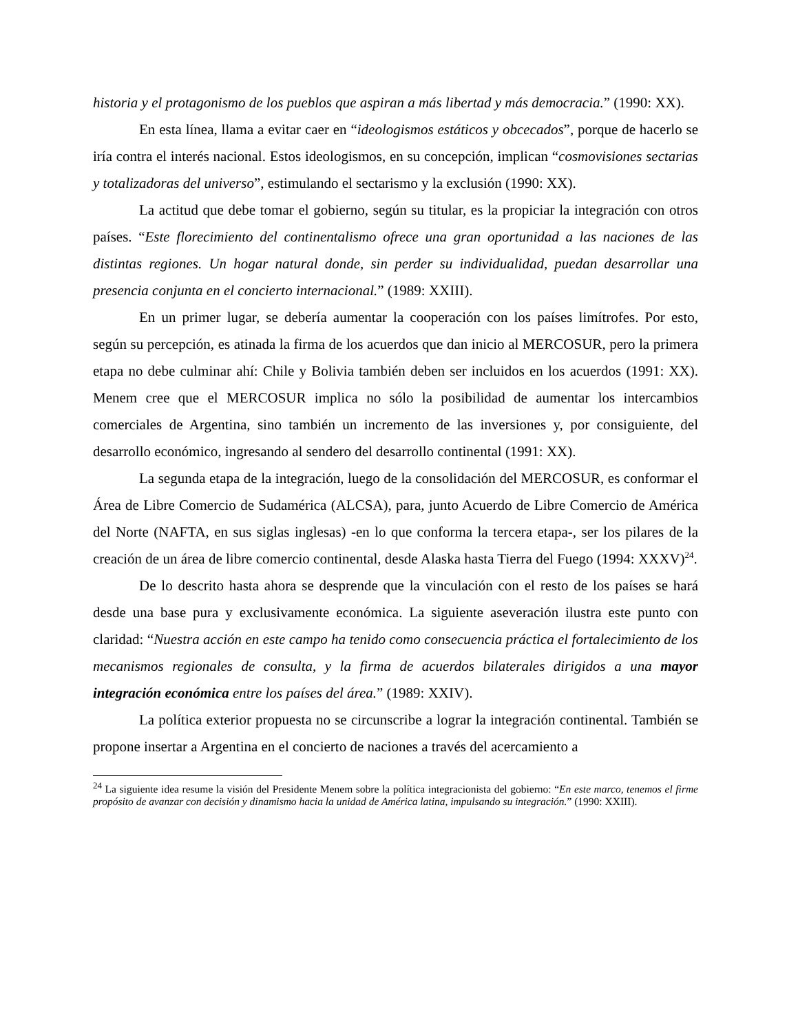historia y el protagonismo de los pueblos que aspiran a más libertad y más democracia.” (1990: XX).
En esta línea, llama a evitar caer en “ideologismos estáticos y obcecados”, porque de hacerlo se iría contra el interés nacional. Estos ideologismos, en su concepción, implican “cosmovisiones sectarias y totalizadoras del universo”, estimulando el sectarismo y la exclusión (1990: XX).
La actitud que debe tomar el gobierno, según su titular, es la propiciar la integración con otros países. “Este florecimiento del continentalismo ofrece una gran oportunidad a las naciones de las distintas regiones. Un hogar natural donde, sin perder su individualidad, puedan desarrollar una presencia conjunta en el concierto internacional.” (1989: XXIII).
En un primer lugar, se debería aumentar la cooperación con los países limítrofes. Por esto, según su percepción, es atinada la firma de los acuerdos que dan inicio al MERCOSUR, pero la primera etapa no debe culminar ahí: Chile y Bolivia también deben ser incluidos en los acuerdos (1991: XX). Menem cree que el MERCOSUR implica no sólo la posibilidad de aumentar los intercambios comerciales de Argentina, sino también un incremento de las inversiones y, por consiguiente, del desarrollo económico, ingresando al sendero del desarrollo continental (1991: XX).
La segunda etapa de la integración, luego de la consolidación del MERCOSUR, es conformar el Área de Libre Comercio de Sudamérica (ALCSA), para, junto Acuerdo de Libre Comercio de América del Norte (NAFTA, en sus siglas inglesas) -en lo que conforma la tercera etapa-, ser los pilares de la creación de un área de libre comercio continental, desde Alaska hasta Tierra del Fuego (1994: XXXV)<sup>24</sup>.
De lo descrito hasta ahora se desprende que la vinculación con el resto de los países se hará desde una base pura y exclusivamente económica. La siguiente aseveración ilustra este punto con claridad: “Nuestra acción en este campo ha tenido como consecuencia práctica el fortalecimiento de los mecanismos regionales de consulta, y la firma de acuerdos bilaterales dirigidos a una mayor integración económica entre los países del área.” (1989: XXIV).
La política exterior propuesta no se circunscribe a lograr la integración continental. También se propone insertar a Argentina en el concierto de naciones a través del acercamiento a
<sup>24</sup> La siguiente idea resume la visión del Presidente Menem sobre la política integracionista del gobierno: “En este marco, tenemos el firme propósito de avanzar con decisión y dinamismo hacia la unidad de América latina, impulsando su integración.” (1990: XXIII).